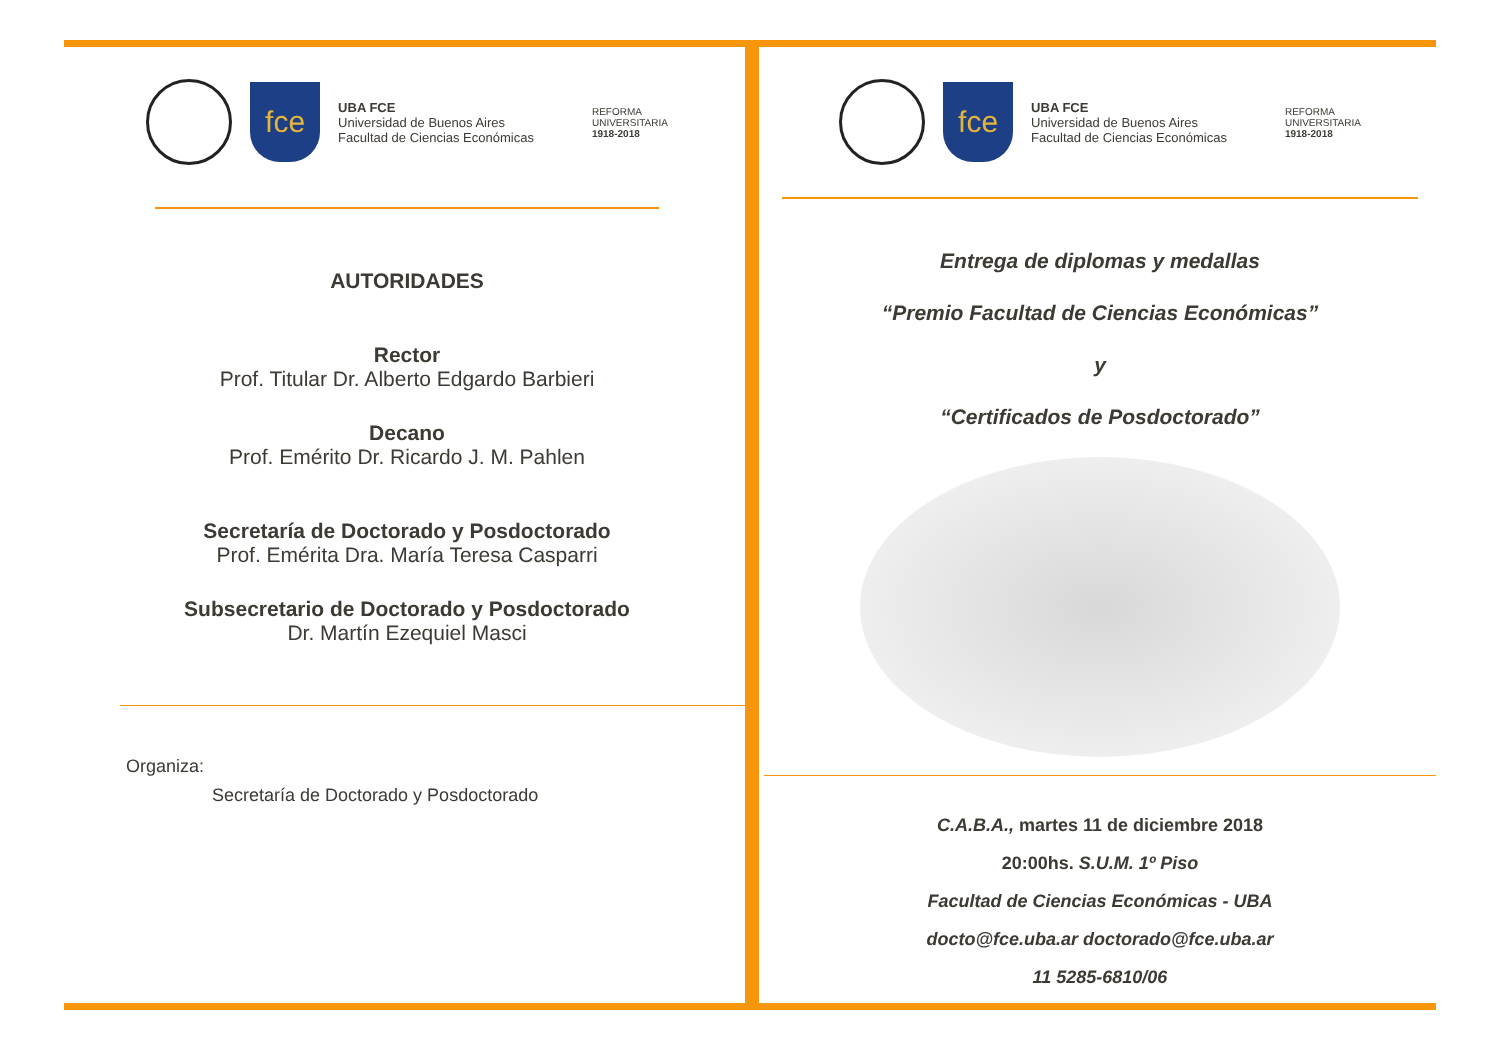fce
UBA FCE
Universidad de Buenos Aires
Facultad de Ciencias Económicas
REFORMA
UNIVERSITARIA
1918-2018
AUTORIDADES
Rector
Prof. Titular Dr. Alberto Edgardo Barbieri
Decano
Prof. Emérito Dr. Ricardo J. M. Pahlen
Secretaría de Doctorado y Posdoctorado
Prof. Emérita Dra. María Teresa Casparri
Subsecretario de Doctorado y Posdoctorado
Dr. Martín Ezequiel Masci
Organiza:
Secretaría de Doctorado y Posdoctorado
fce
UBA FCE
Universidad de Buenos Aires
Facultad de Ciencias Económicas
REFORMA
UNIVERSITARIA
1918-2018
Entrega de diplomas y medallas
“Premio Facultad de Ciencias Económicas”
y
“Certificados de Posdoctorado”
C.A.B.A., martes 11 de diciembre 2018
20:00hs. S.U.M. 1º Piso
Facultad de Ciencias Económicas - UBA
docto@fce.uba.ar doctorado@fce.uba.ar
11 5285-6810/06